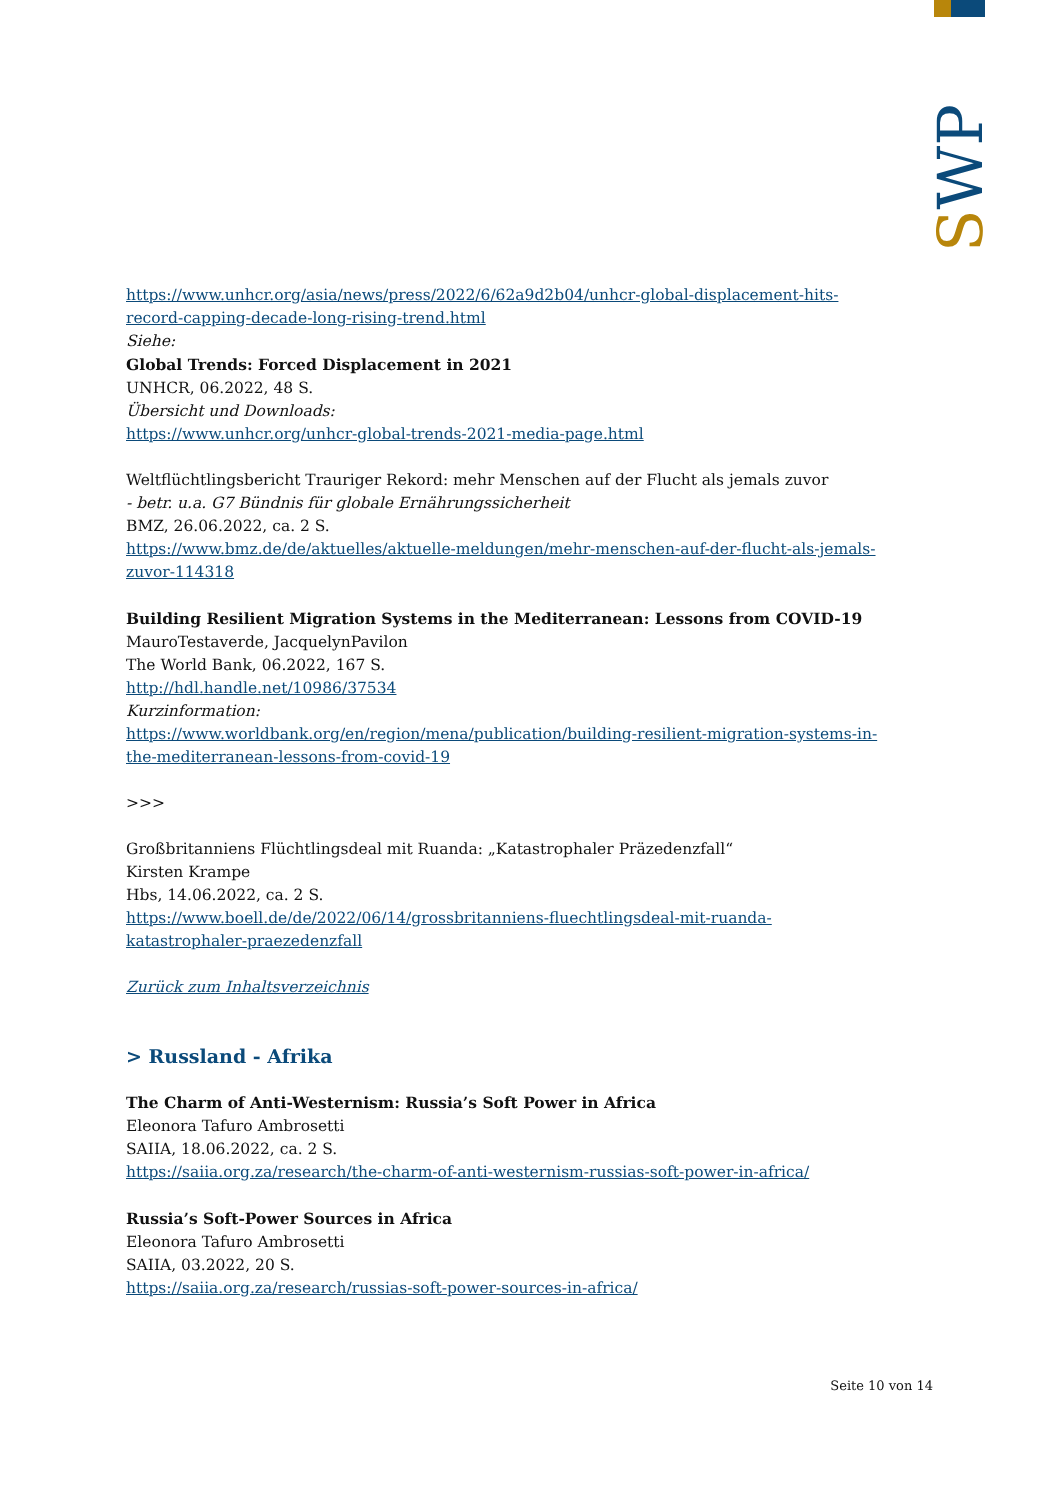SWP
https://www.unhcr.org/asia/news/press/2022/6/62a9d2b04/unhcr-global-displacement-hits-record-capping-decade-long-rising-trend.html
Siehe:
Global Trends: Forced Displacement in 2021
UNHCR, 06.2022, 48 S.
Übersicht und Downloads:
https://www.unhcr.org/unhcr-global-trends-2021-media-page.html
Weltflüchtlingsbericht Trauriger Rekord: mehr Menschen auf der Flucht als jemals zuvor
- betr. u.a. G7 Bündnis für globale Ernährungssicherheit
BMZ, 26.06.2022, ca. 2 S.
https://www.bmz.de/de/aktuelles/aktuelle-meldungen/mehr-menschen-auf-der-flucht-als-jemals-zuvor-114318
Building Resilient Migration Systems in the Mediterranean: Lessons from COVID-19
MauroTestaverde, JacquelynPavilon
The World Bank, 06.2022, 167 S.
http://hdl.handle.net/10986/37534
Kurzinformation:
https://www.worldbank.org/en/region/mena/publication/building-resilient-migration-systems-in-the-mediterranean-lessons-from-covid-19
>>>
Großbritanniens Flüchtlingsdeal mit Ruanda: „Katastrophaler Präzedenzfall“
Kirsten Krampe
Hbs, 14.06.2022, ca. 2 S.
https://www.boell.de/de/2022/06/14/grossbritanniens-fluechtlingsdeal-mit-ruanda-katastrophaler-praezedenzfall
Zurück zum Inhaltsverzeichnis
> Russland - Afrika
The Charm of Anti-Westernism: Russia’s Soft Power in Africa
Eleonora Tafuro Ambrosetti
SAIIA, 18.06.2022, ca. 2 S.
https://saiia.org.za/research/the-charm-of-anti-westernism-russias-soft-power-in-africa/
Russia’s Soft-Power Sources in Africa
Eleonora Tafuro Ambrosetti
SAIIA, 03.2022, 20 S.
https://saiia.org.za/research/russias-soft-power-sources-in-africa/
Seite 10 von 14